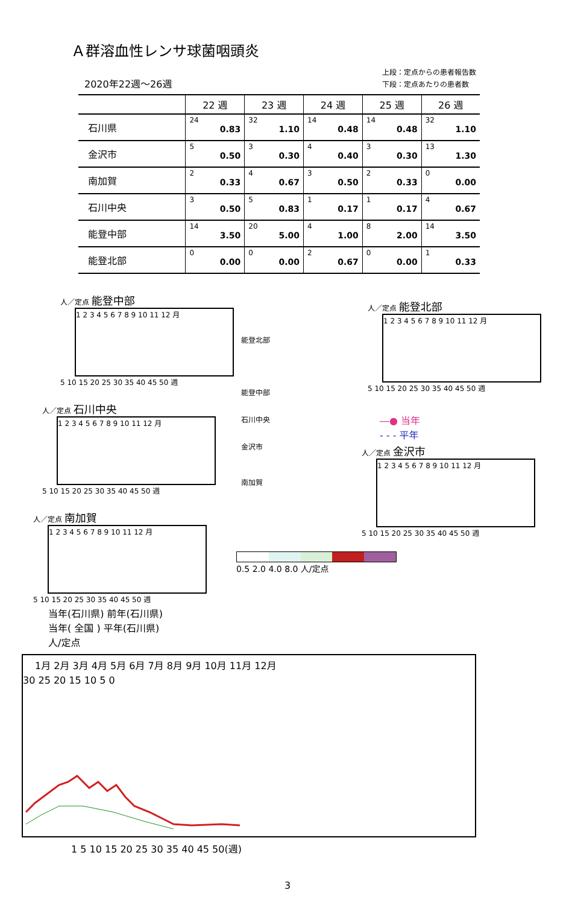Ａ群溶血性レンサ球菌咽頭炎
2020年22週～26週
上段：定点からの患者報告数
下段：定点あたりの患者数
| | 22 週 | 23 週 | 24 週 | 25 週 | 26 週 |
| --- | --- | --- | --- | --- | --- |
| 石川県 | 24 0.83 | 32 1.10 | 14 0.48 | 14 0.48 | 32 1.10 |
| 金沢市 | 5 0.50 | 3 0.30 | 4 0.40 | 3 0.30 | 13 1.30 |
| 南加賀 | 2 0.33 | 4 0.67 | 3 0.50 | 2 0.33 | 0 0.00 |
| 石川中央 | 3 0.50 | 5 0.83 | 1 0.17 | 1 0.17 | 4 0.67 |
| 能登中部 | 14 3.50 | 20 5.00 | 4 1.00 | 8 2.00 | 14 3.50 |
| 能登北部 | 0 0.00 | 0 0.00 | 2 0.67 | 0 0.00 | 1 0.33 |
人／定点 能登中部
1 2 3 4 5 6 7 8 9 10 11 12 月
5 10 15 20 25 30 35 40 45 50 週
人／定点 能登北部
1 2 3 4 5 6 7 8 9 10 11 12 月
5 10 15 20 25 30 35 40 45 50 週
人／定点 石川中央
1 2 3 4 5 6 7 8 9 10 11 12 月
5 10 15 20 25 30 35 40 45 50 週
―● 当年
- - - 平年
人／定点 金沢市
1 2 3 4 5 6 7 8 9 10 11 12 月
5 10 15 20 25 30 35 40 45 50 週
能登北部
能登中部
石川中央
金沢市
南加賀
人／定点 南加賀
1 2 3 4 5 6 7 8 9 10 11 12 月
5 10 15 20 25 30 35 40 45 50 週
0.5 2.0 4.0 8.0 人/定点
当年(石川県) 前年(石川県)
当年( 全国 ) 平年(石川県)
人/定点
1月 2月 3月 4月 5月 6月 7月 8月 9月 10月 11月 12月
30 25 20 15 10 5 0
1 5 10 15 20 25 30 35 40 45 50(週)
3